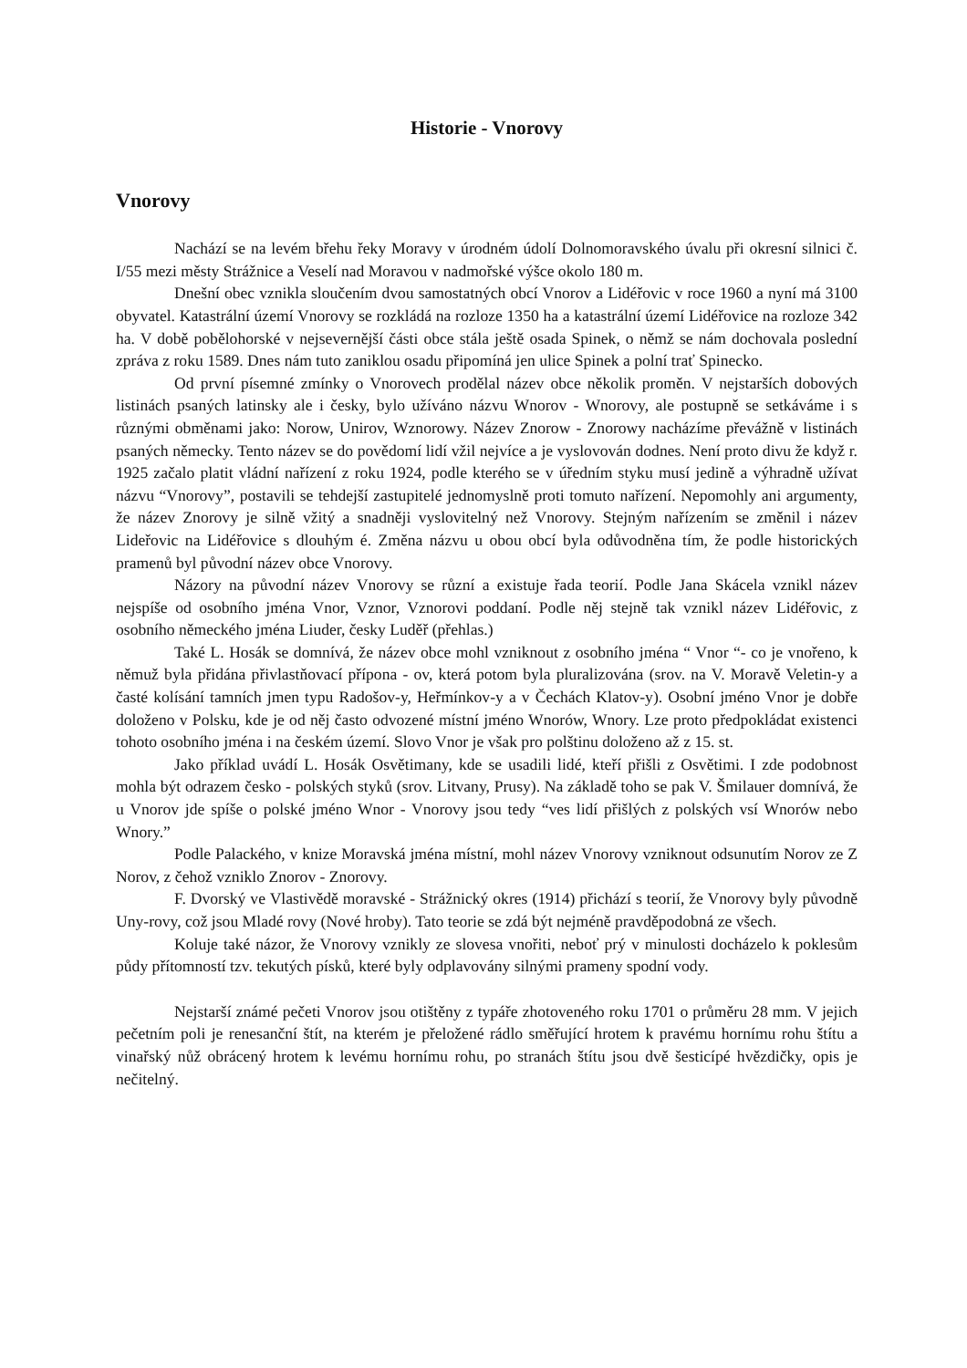Historie - Vnorovy
Vnorovy
Nachází se na levém břehu řeky Moravy v úrodném údolí Dolnomoravského úvalu při okresní silnici č. I/55 mezi městy Strážnice a Veselí nad Moravou v nadmořské výšce okolo 180 m.
Dnešní obec vznikla sloučením dvou samostatných obcí Vnorov a Lidéřovic v roce 1960 a nyní má 3100 obyvatel. Katastrální území Vnorovy se rozkládá na rozloze 1350 ha a katastrální území Lidéřovice na rozloze 342 ha. V době pobělohorské v nejsevernější části obce stála ještě osada Spinek, o němž se nám dochovala poslední zpráva z roku 1589. Dnes nám tuto zaniklou osadu připomíná jen ulice Spinek a polní trať Spinecko.
Od první písemné zmínky o Vnorovech prodělal název obce několik proměn. V nejstarších dobových listinách psaných latinsky ale i česky, bylo užíváno názvu Wnorov - Wnorovy, ale postupně se setkáváme i s různými obměnami jako: Norow, Unirov, Wznorowy. Název Znorow - Znorowy nacházíme převážně v listinách psaných německy. Tento název se do povědomí lidí vžil nejvíce a je vyslovován dodnes. Není proto divu že když r. 1925 začalo platit vládní nařízení z roku 1924, podle kterého se v úředním styku musí jedině a výhradně užívat názvu “Vnorovy”, postavili se tehdejší zastupitelé jednomyslně proti tomuto nařízení. Nepomohly ani argumenty, že název Znorovy je silně vžitý a snadněji vyslovitelný než Vnorovy. Stejným nařízením se změnil i název Lideřovic na Lidéřovice s dlouhým é. Změna názvu u obou obcí byla odůvodněna tím, že podle historických pramenů byl původní název obce Vnorovy.
Názory na původní název Vnorovy se různí a existuje řada teorií. Podle Jana Skácela vznikl název nejspíše od osobního jména Vnor, Vznor, Vznorovi poddaní. Podle něj stejně tak vznikl název Lidéřovic, z osobního německého jména Liuder, česky Luděř (přehlas.)
Také L. Hosák se domnívá, že název obce mohl vzniknout z osobního jména “ Vnor “- co je vnořeno, k němuž byla přidána přivlastňovací přípona - ov, která potom byla pluralizována (srov. na V. Moravě Veletin-y a časté kolísání tamních jmen typu Radošov-y, Heřmínkov-y a v Čechách Klatov-y). Osobní jméno Vnor je dobře doloženo v Polsku, kde je od něj často odvozené místní jméno Wnorów, Wnory. Lze proto předpokládat existenci tohoto osobního jména i na českém území. Slovo Vnor je však pro polštinu doloženo až z 15. st.
Jako příklad uvádí L. Hosák Osvětimany, kde se usadili lidé, kteří přišli z Osvětimi. I zde podobnost mohla být odrazem česko - polských styků (srov. Litvany, Prusy). Na základě toho se pak V. Šmilauer domnívá, že u Vnorov jde spíše o polské jméno Wnor - Vnorovy jsou tedy “ves lidí přišlých z polských vsí Wnorów nebo Wnory.”
Podle Palackého, v knize Moravská jména místní, mohl název Vnorovy vzniknout odsunutím Norov ze Z Norov, z čehož vzniklo Znorov - Znorovy.
F. Dvorský ve Vlastivědě moravské - Strážnický okres (1914) přichází s teorií, že Vnorovy byly původně Uny-rovy, což jsou Mladé rovy (Nové hroby). Tato teorie se zdá být nejméně pravděpodobná ze všech.
Koluje také názor, že Vnorovy vznikly ze slovesa vnořiti, neboť prý v minulosti docházelo k poklesům půdy přítomností tzv. tekutých písků, které byly odplavovány silnými prameny spodní vody.
Nejstarší známé pečeti Vnorov jsou otištěny z typáře zhotoveného roku 1701 o průměru 28 mm. V jejich pečetním poli je renesanční štít, na kterém je přeložené rádlo směřující hrotem k pravému hornímu rohu štítu a vinařský nůž obrácený hrotem k levému hornímu rohu, po stranách štítu jsou dvě šesticípé hvězdičky, opis je nečitelný.